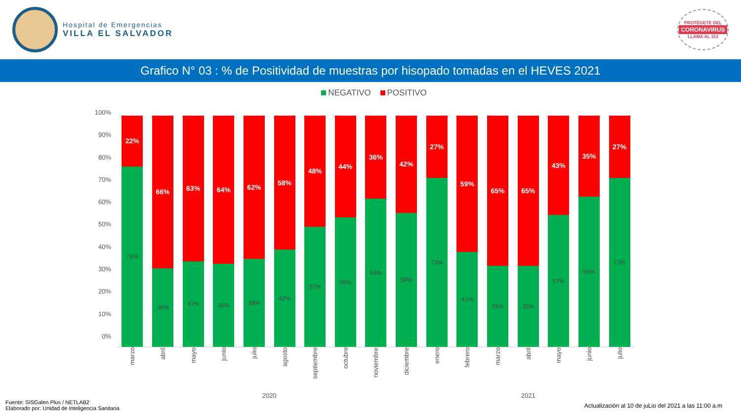Hospital de Emergencias
VILLA EL SALVADOR
PROTÉGETE DEL
CORONAVIRUS
LLAMA AL 113
Grafico N° 03 : % de Positividad de muestras por hisopado tomadas en el HEVES 2021
NEGATIVO POSITIVO
100%
90%
80%
70%
60%
50%
40%
30%
20%
10%
0%
22%
78%
66%
34%
63%
37%
64%
36%
62%
38%
58%
42%
48%
52%
44%
56%
36%
64%
42%
58%
27%
73%
59%
41%
65%
35%
65%
35%
43%
57%
35%
65%
27%
73%
marzo
abril
mayo
junio
julio
agosto
septiembre
octubre
noviembre
diciembre
enero
febrero
marzo
abril
mayo
junio
julio
2020 2021
Fuente: SISGalen Plus / NETLAB2
Elaborado por: Unidad de Inteligencia Sanitaria
Actualización al 10 de juLio del 2021 a las 11:00 a.m